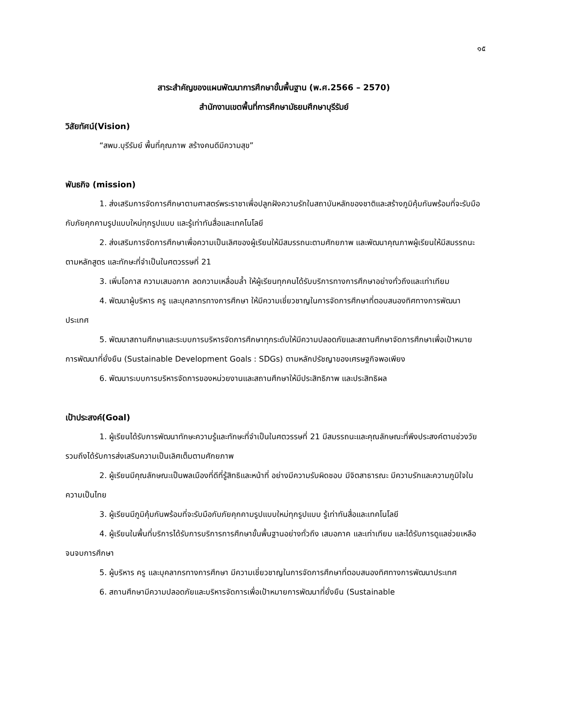๑๕
สาระสำคัญของแผนพัฒนาการศึกษาขั้นพื้นฐาน (พ.ศ.2566 – 2570)
สำนักงานเขตพื้นที่การศึกษามัธยมศึกษาบุรีรัมย์
วิสัยทัศน์(Vision)
“สพม.บุรีรัมย์ พื้นที่คุณภาพ สร้างคนดีมีความสุข”
พันธกิจ (mission)
1. ส่งเสริมการจัดการศึกษาตามศาสตร์พระราชาเพื่อปลูกฝังความรักในสถาบันหลักของชาติและสร้างภูมิคุ้มกันพร้อมที่จะรับมือกับภัยคุกคามรูปแบบใหม่ทุกรูปแบบ และรู้เท่าทันสื่อและเทคโนโลยี
2. ส่งเสริมการจัดการศึกษาเพื่อความเป็นเลิศของผู้เรียนให้มีสมรรถนะตามศักยภาพ และพัฒนาคุณภาพผู้เรียนให้มีสมรรถนะตามหลักสูตร และทักษะที่จำเป็นในศตวรรษที่ 21
3. เพิ่มโอกาส ความเสมอภาค ลดความเหลื่อมล้ำ ให้ผู้เรียนทุกคนได้รับบริการทางการศึกษาอย่างทั่วถึงและเท่าเทียม
4. พัฒนาผู้บริหาร ครู และบุคลากรทางการศึกษา ให้มีความเชี่ยวชาญในการจัดการศึกษาที่ตอบสนองทิศทางการพัฒนาประเทศ
5. พัฒนาสถานศึกษาและระบบการบริหารจัดการศึกษาทุกระดับให้มีความปลอดภัยและสถานศึกษาจัดการศึกษาเพื่อเป้าหมายการพัฒนาที่ยั่งยืน (Sustainable Development Goals : SDGs) ตามหลักปรัชญาของเศรษฐกิจพอเพียง
6. พัฒนาระบบการบริหารจัดการของหน่วยงานและสถานศึกษาให้มีประสิทธิภาพ และประสิทธิผล
เป้าประสงค์(Goal)
1. ผู้เรียนได้รับการพัฒนาทักษะความรู้และทักษะที่จำเป็นในศตวรรษที่ 21 มีสมรรถนะและคุณลักษณะที่พึงประสงค์ตามช่วงวัย รวมถึงได้รับการส่งเสริมความเป็นเลิศเต็มตามศักยภาพ
2. ผู้เรียนมีคุณลักษณะเป็นพลเมืองที่ดีที่รู้สิทธิและหน้าที่ อย่างมีความรับผิดชอบ มีจิตสาธารณะ มีความรักและความภูมิใจในความเป็นไทย
3. ผู้เรียนมีภูมิคุ้มกันพร้อมที่จะรับมือกับภัยคุกคามรูปแบบใหม่ทุกรูปแบบ รู้เท่าทันสื่อและเทคโนโลยี
4. ผู้เรียนในพื้นที่บริการได้รับการบริการการศึกษาขั้นพื้นฐานอย่างทั่วถึง เสมอภาค และเท่าเทียม และได้รับการดูแลช่วยเหลือจนจบการศึกษา
5. ผู้บริหาร ครู และบุคลากรทางการศึกษา มีความเชี่ยวชาญในการจัดการศึกษาที่ตอบสนองทิศทางการพัฒนาประเทศ
6. สถานศึกษามีความปลอดภัยและบริหารจัดการเพื่อเป้าหมายการพัฒนาที่ยั่งยืน (Sustainable